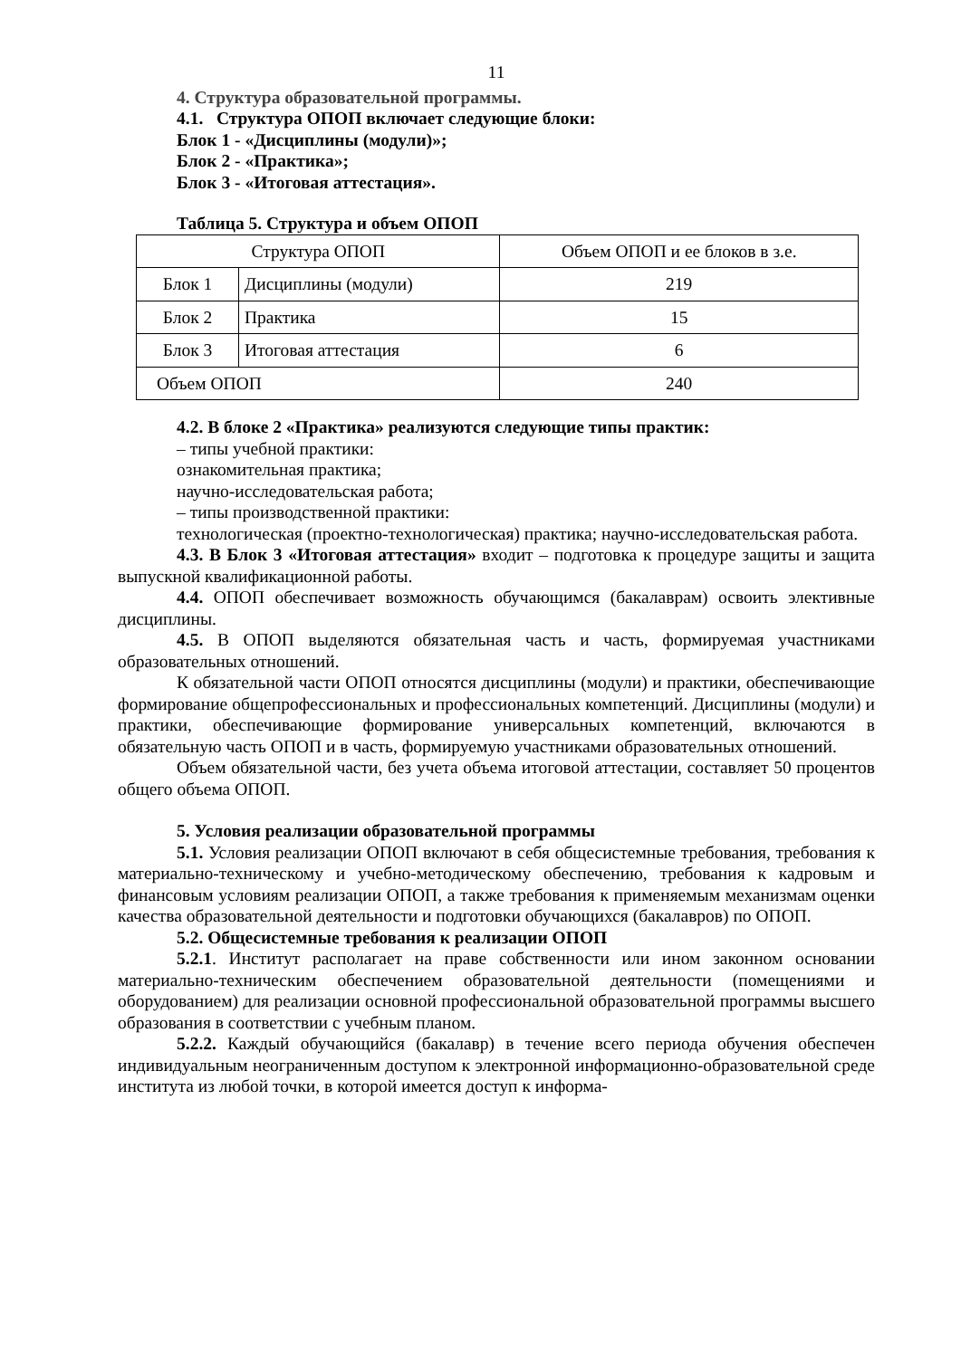11
4. Структура образовательной программы.
4.1. Структура ОПОП включает следующие блоки:
Блок 1 - «Дисциплины (модули)»;
Блок 2 - «Практика»;
Блок 3 - «Итоговая аттестация».
Таблица 5. Структура и объем ОПОП
| Структура ОПОП | | Объем ОПОП и ее блоков в з.е. |
| Блок 1 | Дисциплины (модули) | 219 |
| Блок 2 | Практика | 15 |
| Блок 3 | Итоговая аттестация | 6 |
| Объем ОПОП | | 240 |
4.2. В блоке 2 «Практика» реализуются следующие типы практик:
– типы учебной практики:
ознакомительная практика;
научно-исследовательская работа;
– типы производственной практики:
технологическая (проектно-технологическая) практика; научно-исследовательская работа.
4.3. В Блок 3 «Итоговая аттестация» входит – подготовка к процедуре защиты и защита выпускной квалификационной работы.
4.4. ОПОП обеспечивает возможность обучающимся (бакалаврам) освоить элективные дисциплины.
4.5. В ОПОП выделяются обязательная часть и часть, формируемая участниками образовательных отношений.
К обязательной части ОПОП относятся дисциплины (модули) и практики, обеспечивающие формирование общепрофессиональных и профессиональных компетенций. Дисциплины (модули) и практики, обеспечивающие формирование универсальных компетенций, включаются в обязательную часть ОПОП и в часть, формируемую участниками образовательных отношений.
Объем обязательной части, без учета объема итоговой аттестации, составляет 50 процентов общего объема ОПОП.
5. Условия реализации образовательной программы
5.1. Условия реализации ОПОП включают в себя общесистемные требования, требования к материально-техническому и учебно-методическому обеспечению, требования к кадровым и финансовым условиям реализации ОПОП, а также требования к применяемым механизмам оценки качества образовательной деятельности и подготовки обучающихся (бакалавров) по ОПОП.
5.2. Общесистемные требования к реализации ОПОП
5.2.1. Институт располагает на праве собственности или ином законном основании материально-техническим обеспечением образовательной деятельности (помещениями и оборудованием) для реализации основной профессиональной образовательной программы высшего образования в соответствии с учебным планом.
5.2.2. Каждый обучающийся (бакалавр) в течение всего периода обучения обеспечен индивидуальным неограниченным доступом к электронной информационно-образовательной среде института из любой точки, в которой имеется доступ к информа-